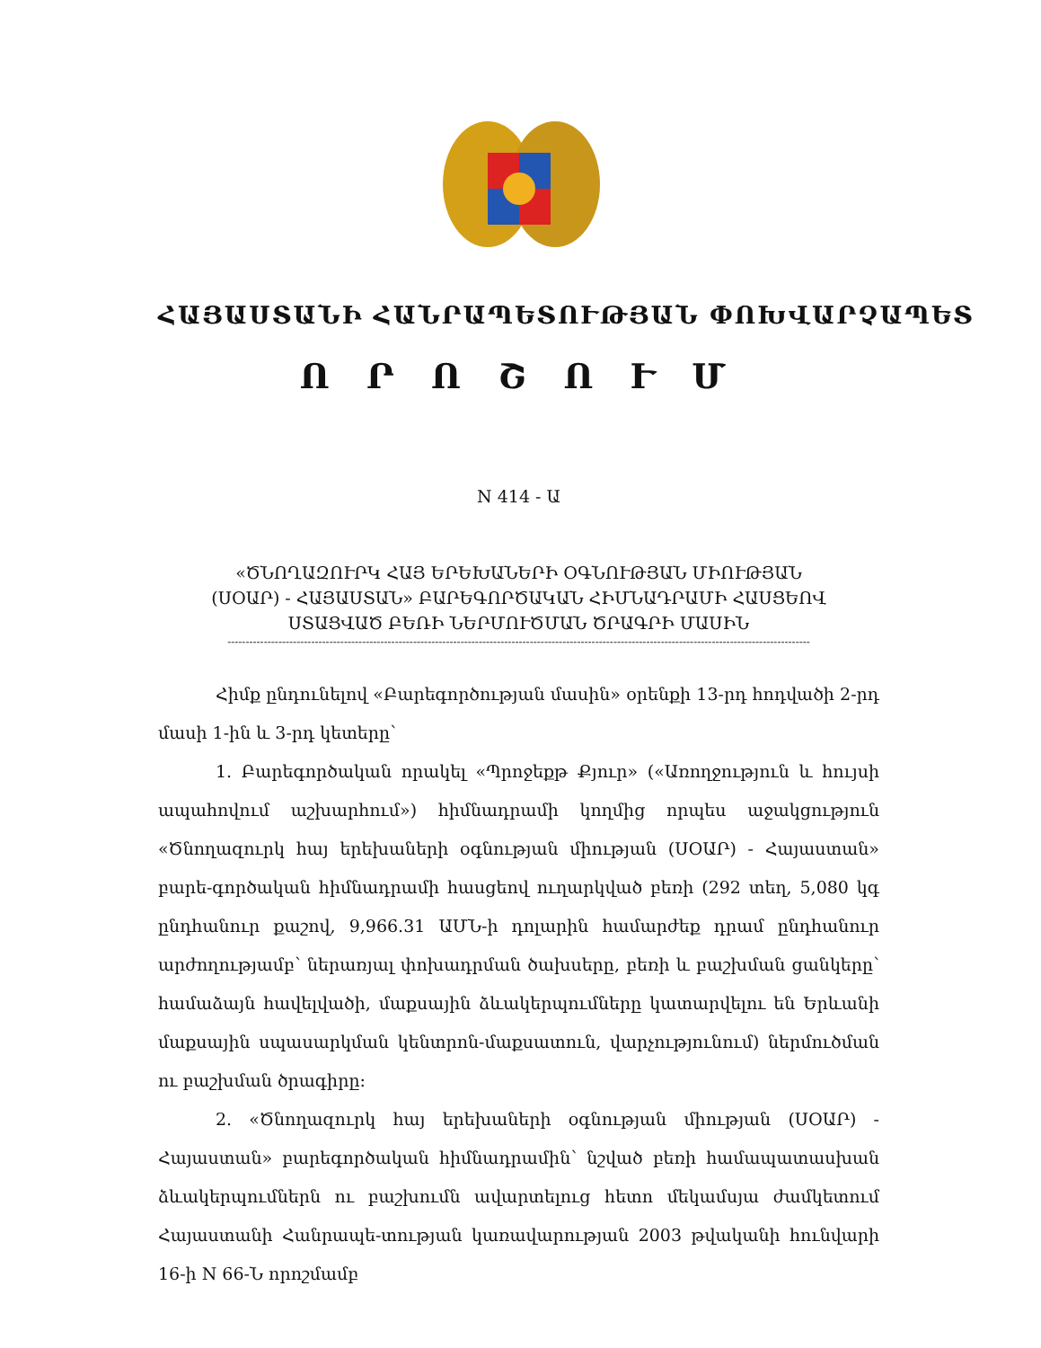ՀԱՅԱՍՏԱՆԻ ՀԱՆՐԱՊԵՏՈՒԹՅԱՆ ՓՈԽՎԱՐՉԱՊԵՏ
Ո Ր Ո Շ Ո Ւ Մ
N 414 - Ա
«ԾՆՈՂԱԶՈՒՐԿ ՀԱՅ ԵՐԵԽԱՆԵՐԻ ՕԳՆՈՒԹՅԱՆ ՄԻՈՒԹՅԱՆ
(ՍՕԱՐ) - ՀԱՅԱՍՏԱՆ» ԲԱՐԵԳՈՐԾԱԿԱՆ ՀԻՄՆԱԴՐԱՄԻ ՀԱՍՑԵՈՎ
ՍՏԱՑՎԱԾ ԲԵՌԻ ՆԵՐՄՈՒԾՄԱՆ ԾՐԱԳՐԻ ՄԱՍԻՆ
----------------------------------------------------------------------------------------------------------------------------------------------------------------
Հիմք ընդունելով «Բարեգործության մասին» օրենքի 13-րդ հոդվածի 2-րդ մասի 1-ին և 3-րդ կետերը՝
1. Բարեգործական որակել «Պրոջեքթ Քյուր» («Առողջություն և հույսի ապահովում աշխարհում») հիմնադրամի կողմից որպես աջակցություն «Ծնողազուրկ հայ երեխաների օգնության միության (ՍՕԱՐ) - Հայաստան» բարե-գործական հիմնադրամի հասցեով ուղարկված բեռի (292 տեղ, 5,080 կգ ընդհանուր քաշով, 9,966.31 ԱՄՆ-ի դոլարին համարժեք դրամ ընդհանուր արժողությամբ՝ ներառյալ փոխադրման ծախսերը, բեռի և բաշխման ցանկերը՝ համաձայն հավելվածի, մաքսային ձևակերպումները կատարվելու են Երևանի մաքսային սպասարկման կենտրոն-մաքսատուն, վարչությունում) ներմուծման ու բաշխման ծրագիրը:
2. «Ծնողազուրկ հայ երեխաների օգնության միության (ՍՕԱՐ) - Հայաստան» բարեգործական հիմնադրամին՝ նշված բեռի համապատասխան ձևակերպումներն ու բաշխումն ավարտելուց հետո մեկամսյա ժամկետում Հայաստանի Հանրապե-տության կառավարության 2003 թվականի հունվարի 16-ի N 66-Ն որոշմամբ